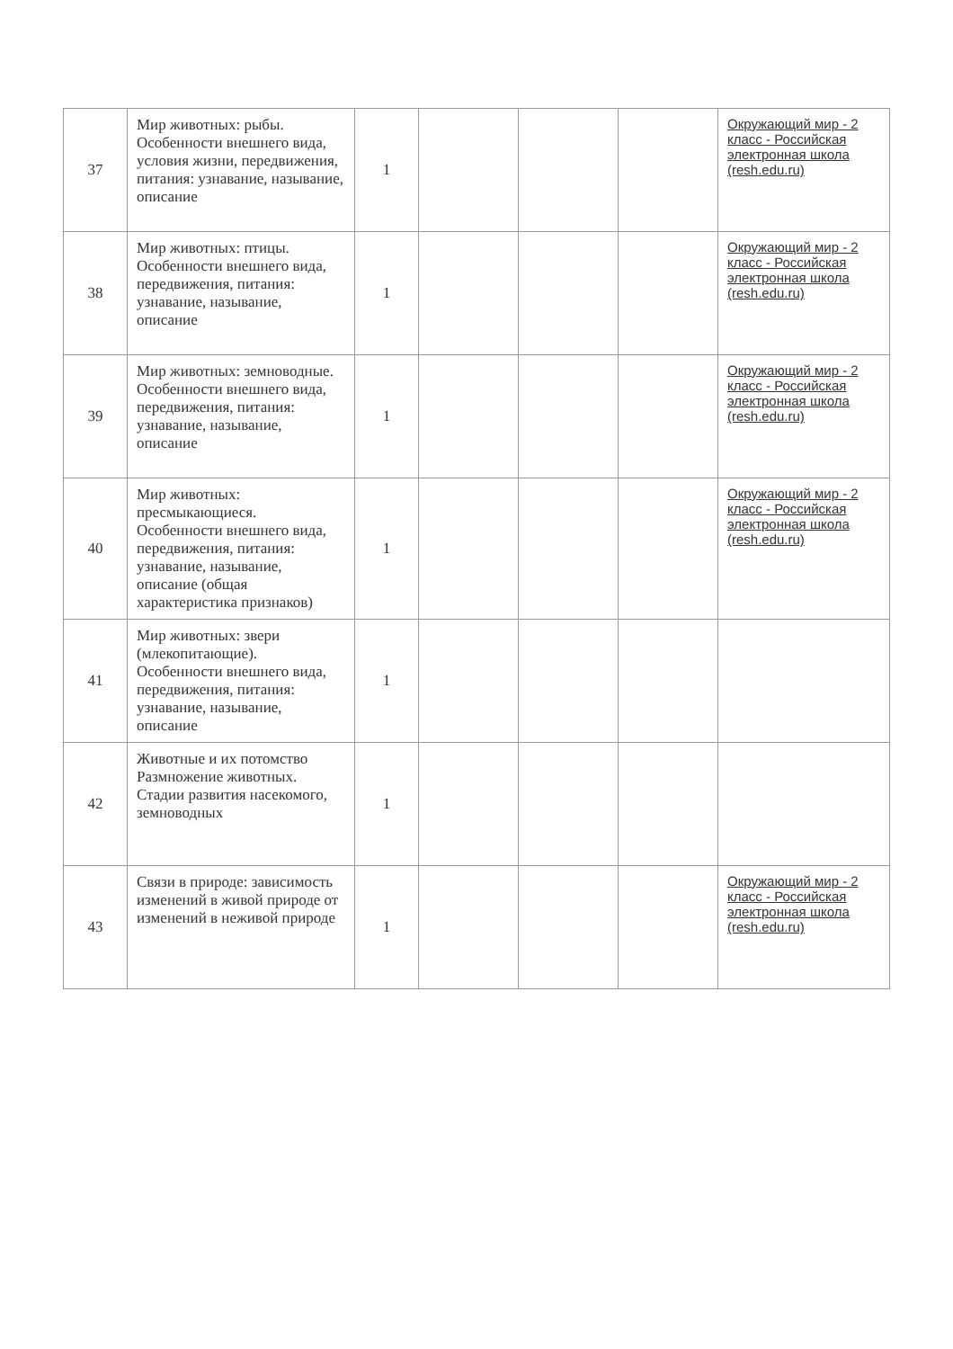| 37 | Мир животных: рыбы. Особенности внешнего вида, условия жизни, передвижения, питания: узнавание, называние, описание | 1 | | | | Окружающий мир - 2 класс - Российская электронная школа (resh.edu.ru) |
| 38 | Мир животных: птицы. Особенности внешнего вида, передвижения, питания: узнавание, называние, описание | 1 | | | | Окружающий мир - 2 класс - Российская электронная школа (resh.edu.ru) |
| 39 | Мир животных: земноводные. Особенности внешнего вида, передвижения, питания: узнавание, называние, описание | 1 | | | | Окружающий мир - 2 класс - Российская электронная школа (resh.edu.ru) |
| 40 | Мир животных: пресмыкающиеся. Особенности внешнего вида, передвижения, питания: узнавание, называние, описание (общая характеристика признаков) | 1 | | | | Окружающий мир - 2 класс - Российская электронная школа (resh.edu.ru) |
| 41 | Мир животных: звери (млекопитающие). Особенности внешнего вида, передвижения, питания: узнавание, называние, описание | 1 | | | | |
| 42 | Животные и их потомство Размножение животных. Стадии развития насекомого, земноводных | 1 | | | | |
| 43 | Связи в природе: зависимость изменений в живой природе от изменений в неживой природе | 1 | | | | Окружающий мир - 2 класс - Российская электронная школа (resh.edu.ru) |